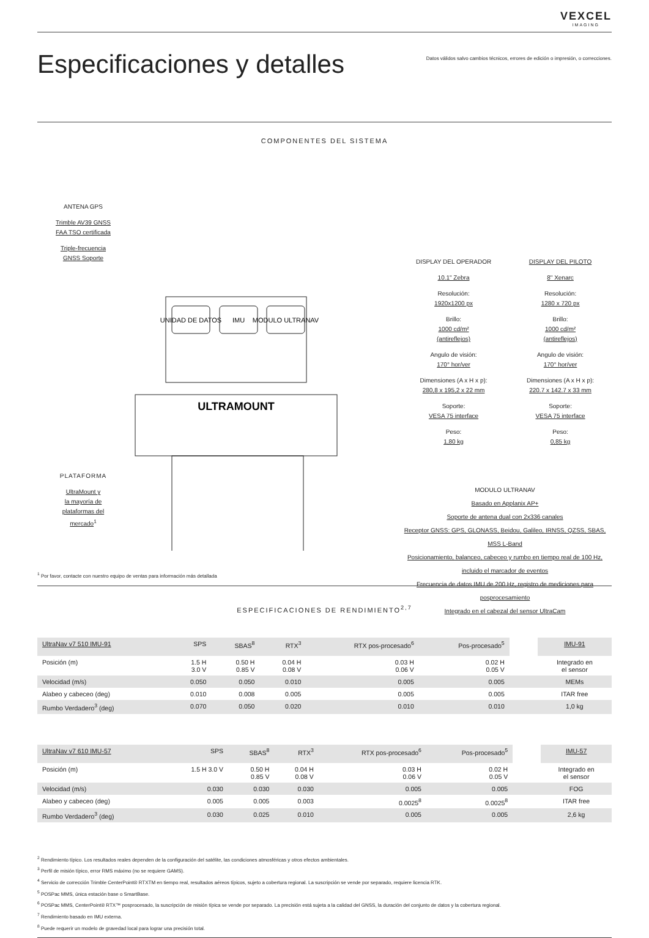VEXCEL
IMAGING
Especificaciones y detalles
Datos válidos salvo cambios técnicos, errores de edición o impresión, o correcciones.
COMPONENTES DEL SISTEMA
ANTENA GPS
Trimble AV39 GNSS
FAA TSO certificada
Triple-frecuencia
GNSS Soporte
PLATAFORMA
UltraMount y
la mayoría de
plataformas del
mercado<sup>1</sup>
UNIDAD DE DATOS
IMU
MODULO ULTRANAV
ULTRAMOUNT
DISPLAY DEL OPERADOR
10.1" Zebra
Resolución:
1920x1200 px
Brillo:
1000 cd/m²
(antireflejos)
Angulo de visión:
170° hor/ver
Dimensiones (A x H x p):
280,8 x 195,2 x 22 mm
Soporte:
VESA 75 interface
Peso:
1,80 kg
DISPLAY DEL PILOTO
8" Xenarc
Resolución:
1280 x 720 px
Brillo:
1000 cd/m²
(antireflejos)
Angulo de visión:
170° hor/ver
Dimensiones (A x H x p):
220.7 x 142.7 x 33 mm
Soporte:
VESA 75 interface
Peso:
0,85 kg
MODULO ULTRANAV
Basado en Applanix AP+
Soporte de antena dual con 2x336 canales
Receptor GNSS: GPS, GLONASS, Beidou, Galileo, IRNSS, QZSS, SBAS, MSS L-Band
Posicionamiento, balanceo, cabeceo y rumbo en tiempo real de 100 Hz, incluido el marcador de eventos
Frecuencia de datos IMU de 200 Hz, registro de mediciones para posprocesamiento
Integrado en el cabezal del sensor UltraCam
<sup>1</sup> Por favor, contacte con nuestro equipo de ventas para información más detallada
ESPECIFICACIONES DE RENDIMIENTO<sup>2,7</sup>
| UltraNav v7 510 IMU-91 | SPS | SBAS<sup>8</sup> | RTX<sup>3</sup> | RTX pos-procesado<sup>6</sup> | Pos-procesado<sup>5</sup> | | IMU-91 |
| --- | --- | --- | --- | --- | --- | --- | --- |
| Posición (m) | 1.5 H 3.0 V | 0.50 H 0.85 V | 0.04 H 0.08 V | 0.03 H 0.06 V | 0.02 H 0.05 V | | Integrado en el sensor |
| Velocidad (m/s) | 0.050 | 0.050 | 0.010 | 0.005 | 0.005 | | MEMs |
| Alabeo y cabeceo (deg) | 0.010 | 0.008 | 0.005 | 0.005 | 0.005 | | ITAR free |
| Rumbo Verdadero<sup>3</sup> (deg) | 0.070 | 0.050 | 0.020 | 0.010 | 0.010 | | 1,0 kg |
| UltraNav v7 610 IMU-57 | SPS | SBAS<sup>8</sup> | RTX<sup>3</sup> | RTX pos-procesado<sup>6</sup> | Pos-procesado<sup>5</sup> | | IMU-57 |
| --- | --- | --- | --- | --- | --- | --- | --- |
| Posición (m) | 1.5 H 3.0 V | 0.50 H 0.85 V | 0.04 H 0.08 V | 0.03 H 0.06 V | 0.02 H 0.05 V | | Integrado en el sensor |
| Velocidad (m/s) | 0.030 | 0.030 | 0.030 | 0.005 | 0.005 | | FOG |
| Alabeo y cabeceo (deg) | 0.005 | 0.005 | 0.003 | 0.0025<sup>8</sup> | 0.0025<sup>8</sup> | | ITAR free |
| Rumbo Verdadero<sup>3</sup> (deg) | 0.030 | 0.025 | 0.010 | 0.005 | 0.005 | | 2,6 kg |
<sup>2</sup> Rendimiento típico. Los resultados reales dependen de la configuración del satélite, las condiciones atmosféricas y otros efectos ambientales.
<sup>3</sup> Perfil de misión típico, error RMS máximo (no se requiere GAMS).
<sup>4</sup> Servicio de corrección Trimble CenterPoint® RTXTM en tiempo real, resultados aéreos típicos, sujeto a cobertura regional. La suscripción se vende por separado, requiere licencia RTK.
<sup>5</sup> POSPac MMS, única estación base o SmartBase.
<sup>6</sup> POSPac MMS, CenterPoint® RTX™ posprocesado, la suscripción de misión típica se vende por separado. La precisión está sujeta a la calidad del GNSS, la duración del conjunto de datos y la cobertura regional.
<sup>7</sup> Rendimiento basado en IMU externa.
<sup>8</sup> Puede requerir un modelo de gravedad local para lograr una precisión total.